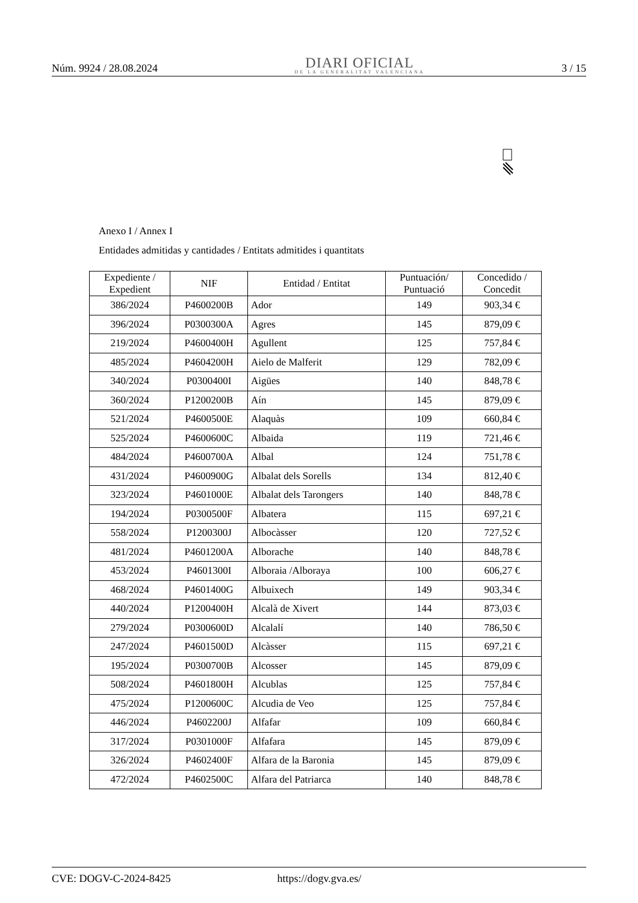Núm. 9924 / 28.08.2024
DIARI OFICIAL
DE LA GENERALITAT VALENCIANA
3 / 15
Anexo I / Annex I
Entidades admitidas y cantidades / Entitats admitides i quantitats
| Expediente / Expedient | NIF | Entidad / Entitat | Puntuación/ Puntuació | Concedido / Concedit |
| --- | --- | --- | --- | --- |
| 386/2024 | P4600200B | Ador | 149 | 903,34 € |
| 396/2024 | P0300300A | Agres | 145 | 879,09 € |
| 219/2024 | P4600400H | Agullent | 125 | 757,84 € |
| 485/2024 | P4604200H | Aielo de Malferit | 129 | 782,09 € |
| 340/2024 | P0300400I | Aigües | 140 | 848,78 € |
| 360/2024 | P1200200B | Aín | 145 | 879,09 € |
| 521/2024 | P4600500E | Alaquàs | 109 | 660,84 € |
| 525/2024 | P4600600C | Albaida | 119 | 721,46 € |
| 484/2024 | P4600700A | Albal | 124 | 751,78 € |
| 431/2024 | P4600900G | Albalat dels Sorells | 134 | 812,40 € |
| 323/2024 | P4601000E | Albalat dels Tarongers | 140 | 848,78 € |
| 194/2024 | P0300500F | Albatera | 115 | 697,21 € |
| 558/2024 | P1200300J | Albocàsser | 120 | 727,52 € |
| 481/2024 | P4601200A | Alborache | 140 | 848,78 € |
| 453/2024 | P4601300I | Alboraia /Alboraya | 100 | 606,27 € |
| 468/2024 | P4601400G | Albuixech | 149 | 903,34 € |
| 440/2024 | P1200400H | Alcalà de Xivert | 144 | 873,03 € |
| 279/2024 | P0300600D | Alcalalí | 140 | 786,50 € |
| 247/2024 | P4601500D | Alcàsser | 115 | 697,21 € |
| 195/2024 | P0300700B | Alcosser | 145 | 879,09 € |
| 508/2024 | P4601800H | Alcublas | 125 | 757,84 € |
| 475/2024 | P1200600C | Alcudia de Veo | 125 | 757,84 € |
| 446/2024 | P4602200J | Alfafar | 109 | 660,84 € |
| 317/2024 | P0301000F | Alfafara | 145 | 879,09 € |
| 326/2024 | P4602400F | Alfara de la Baronia | 145 | 879,09 € |
| 472/2024 | P4602500C | Alfara del Patriarca | 140 | 848,78 € |
CVE: DOGV-C-2024-8425 https://dogv.gva.es/